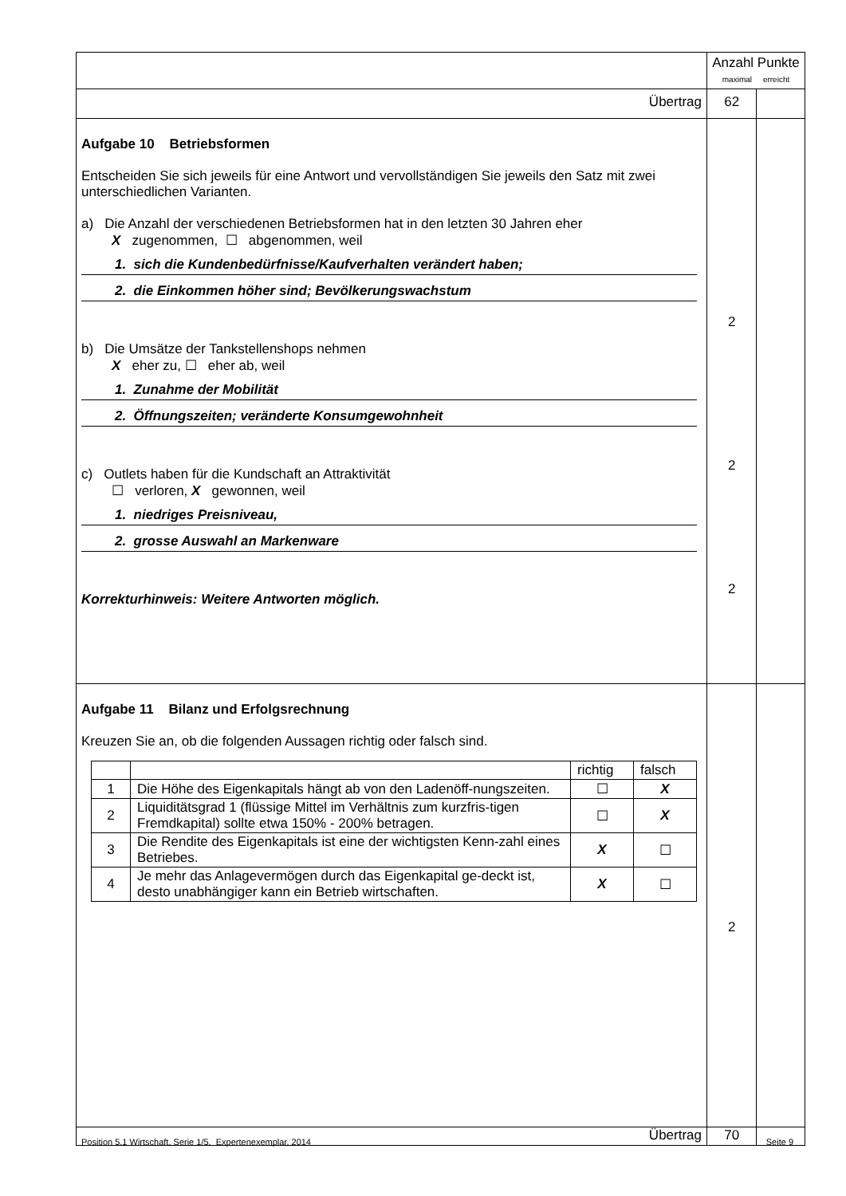| | Anzahl Punkte maximal erreicht | |
| Übertrag | 62 | |
| Aufgabe 10 Betriebsformen Entscheiden Sie sich jeweils für eine Antwort und vervollständigen Sie jeweils den Satz mit zwei unterschiedlichen Varianten. a) Die Anzahl der verschiedenen Betriebsformen hat in den letzten 30 Jahren eher X zugenommen, ☐ abgenommen, weil 1. sich die Kundenbedürfnisse/Kaufverhalten verändert haben; 2. die Einkommen höher sind; Bevölkerungswachstum b) Die Umsätze der Tankstellenshops nehmen X eher zu, ☐ eher ab, weil 1. Zunahme der Mobilität 2. Öffnungszeiten; veränderte Konsumgewohnheit c) Outlets haben für die Kundschaft an Attraktivität ☐ verloren, X gewonnen, weil 1. niedriges Preisniveau, 2. grosse Auswahl an Markenware Korrekturhinweis: Weitere Antworten möglich. | 2 2 2 | |
| Aufgabe 11 Bilanz und Erfolgsrechnung Kreuzen Sie an, ob die folgenden Aussagen richtig oder falsch sind. / / / richtig / falsch / / 1 / Die Höhe des Eigenkapitals hängt ab von den Ladenöff-nungszeiten. / ☐ / X / / 2 / Liquiditätsgrad 1 (flüssige Mittel im Verhältnis zum kurzfris-tigen Fremdkapital) sollte etwa 150% - 200% betragen. / ☐ / X / / 3 / Die Rendite des Eigenkapitals ist eine der wichtigsten Kenn-zahl eines Betriebes. / X / ☐ / / 4 / Je mehr das Anlagevermögen durch das Eigenkapital ge-deckt ist, desto unabhängiger kann ein Betrieb wirtschaften. / X / ☐ / | 2 | |
| Übertrag | 70 | |
Position 5.1 Wirtschaft, Serie 1/5, Expertenexemplar, 2014 Seite 9